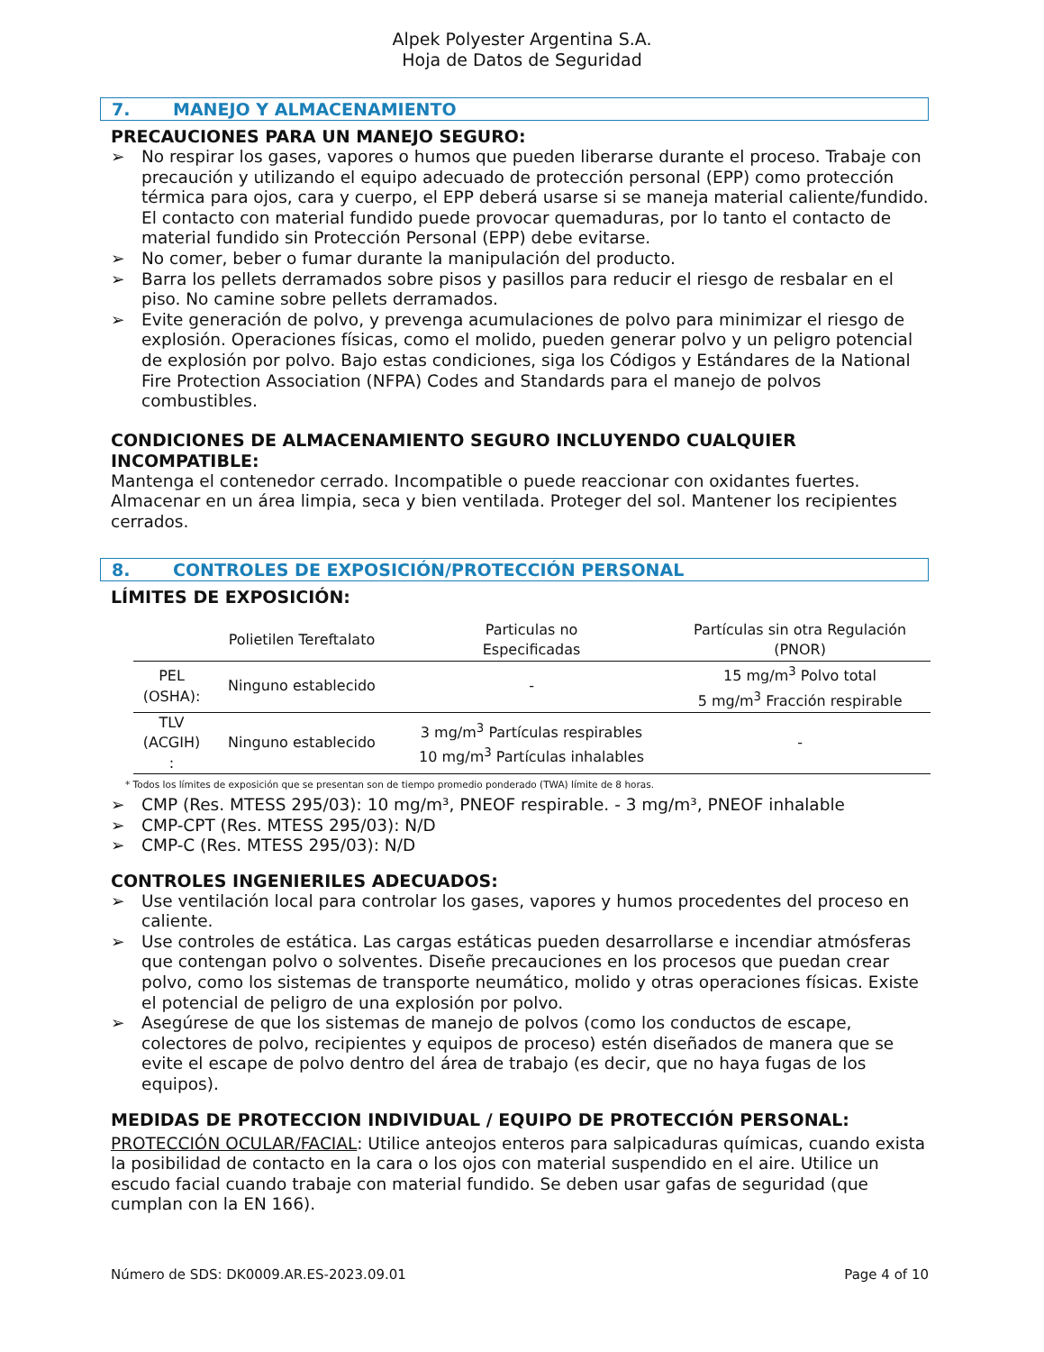Alpek Polyester Argentina S.A.
Hoja de Datos de Seguridad
7. MANEJO Y ALMACENAMIENTO
PRECAUCIONES PARA UN MANEJO SEGURO:
➢ No respirar los gases, vapores o humos que pueden liberarse durante el proceso. Trabaje con precaución y utilizando el equipo adecuado de protección personal (EPP) como protección térmica para ojos, cara y cuerpo, el EPP deberá usarse si se maneja material caliente/fundido. El contacto con material fundido puede provocar quemaduras, por lo tanto el contacto de material fundido sin Protección Personal (EPP) debe evitarse.
➢ No comer, beber o fumar durante la manipulación del producto.
➢ Barra los pellets derramados sobre pisos y pasillos para reducir el riesgo de resbalar en el piso. No camine sobre pellets derramados.
➢ Evite generación de polvo, y prevenga acumulaciones de polvo para minimizar el riesgo de explosión. Operaciones físicas, como el molido, pueden generar polvo y un peligro potencial de explosión por polvo. Bajo estas condiciones, siga los Códigos y Estándares de la National Fire Protection Association (NFPA) Codes and Standards para el manejo de polvos combustibles.
CONDICIONES DE ALMACENAMIENTO SEGURO INCLUYENDO CUALQUIER INCOMPATIBLE:
Mantenga el contenedor cerrado. Incompatible o puede reaccionar con oxidantes fuertes. Almacenar en un área limpia, seca y bien ventilada. Proteger del sol. Mantener los recipientes cerrados.
8. CONTROLES DE EXPOSICIÓN/PROTECCIÓN PERSONAL
LÍMITES DE EXPOSICIÓN:
| | Polietilen Tereftalato | Particulas no Especificadas | Partículas sin otra Regulación (PNOR) |
| --- | --- | --- | --- |
| PEL (OSHA): | Ninguno establecido | - | 15 mg/m<sup>3</sup> Polvo total 5 mg/m<sup>3</sup> Fracción respirable |
| TLV (ACGIH) : | Ninguno establecido | 3 mg/m<sup>3</sup> Partículas respirables 10 mg/m<sup>3</sup> Partículas inhalables | - |
* Todos los límites de exposición que se presentan son de tiempo promedio ponderado (TWA) límite de 8 horas.
➢ CMP (Res. MTESS 295/03): 10 mg/m³, PNEOF respirable. - 3 mg/m³, PNEOF inhalable
➢ CMP-CPT (Res. MTESS 295/03): N/D
➢ CMP-C (Res. MTESS 295/03): N/D
CONTROLES INGENIERILES ADECUADOS:
➢ Use ventilación local para controlar los gases, vapores y humos procedentes del proceso en caliente.
➢ Use controles de estática. Las cargas estáticas pueden desarrollarse e incendiar atmósferas que contengan polvo o solventes. Diseñe precauciones en los procesos que puedan crear polvo, como los sistemas de transporte neumático, molido y otras operaciones físicas. Existe el potencial de peligro de una explosión por polvo.
➢ Asegúrese de que los sistemas de manejo de polvos (como los conductos de escape, colectores de polvo, recipientes y equipos de proceso) estén diseñados de manera que se evite el escape de polvo dentro del área de trabajo (es decir, que no haya fugas de los equipos).
MEDIDAS DE PROTECCION INDIVIDUAL / EQUIPO DE PROTECCIÓN PERSONAL:
PROTECCIÓN OCULAR/FACIAL: Utilice anteojos enteros para salpicaduras químicas, cuando exista la posibilidad de contacto en la cara o los ojos con material suspendido en el aire. Utilice un escudo facial cuando trabaje con material fundido. Se deben usar gafas de seguridad (que cumplan con la EN 166).
Número de SDS: DK0009.AR.ES-2023.09.01 Page 4 of 10